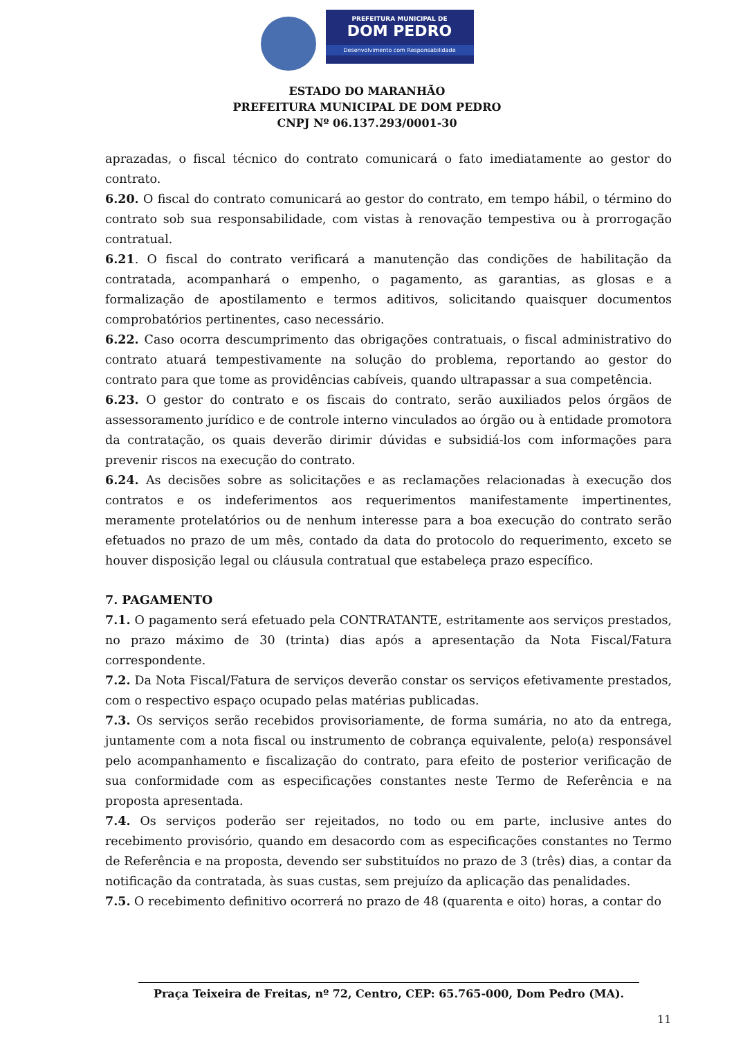PREFEITURA MUNICIPAL DE
DOM PEDRO
Desenvolvimento com Responsabilidade
ESTADO DO MARANHÃO
PREFEITURA MUNICIPAL DE DOM PEDRO
CNPJ Nº 06.137.293/0001-30
aprazadas, o fiscal técnico do contrato comunicará o fato imediatamente ao gestor do contrato.
6.20. O fiscal do contrato comunicará ao gestor do contrato, em tempo hábil, o término do contrato sob sua responsabilidade, com vistas à renovação tempestiva ou à prorrogação contratual.
6.21. O fiscal do contrato verificará a manutenção das condições de habilitação da contratada, acompanhará o empenho, o pagamento, as garantias, as glosas e a formalização de apostilamento e termos aditivos, solicitando quaisquer documentos comprobatórios pertinentes, caso necessário.
6.22. Caso ocorra descumprimento das obrigações contratuais, o fiscal administrativo do contrato atuará tempestivamente na solução do problema, reportando ao gestor do contrato para que tome as providências cabíveis, quando ultrapassar a sua competência.
6.23. O gestor do contrato e os fiscais do contrato, serão auxiliados pelos órgãos de assessoramento jurídico e de controle interno vinculados ao órgão ou à entidade promotora da contratação, os quais deverão dirimir dúvidas e subsidiá-los com informações para prevenir riscos na execução do contrato.
6.24. As decisões sobre as solicitações e as reclamações relacionadas à execução dos contratos e os indeferimentos aos requerimentos manifestamente impertinentes, meramente protelatórios ou de nenhum interesse para a boa execução do contrato serão efetuados no prazo de um mês, contado da data do protocolo do requerimento, exceto se houver disposição legal ou cláusula contratual que estabeleça prazo específico.
7. PAGAMENTO
7.1. O pagamento será efetuado pela CONTRATANTE, estritamente aos serviços prestados, no prazo máximo de 30 (trinta) dias após a apresentação da Nota Fiscal/Fatura correspondente.
7.2. Da Nota Fiscal/Fatura de serviços deverão constar os serviços efetivamente prestados, com o respectivo espaço ocupado pelas matérias publicadas.
7.3. Os serviços serão recebidos provisoriamente, de forma sumária, no ato da entrega, juntamente com a nota fiscal ou instrumento de cobrança equivalente, pelo(a) responsável pelo acompanhamento e fiscalização do contrato, para efeito de posterior verificação de sua conformidade com as especificações constantes neste Termo de Referência e na proposta apresentada.
7.4. Os serviços poderão ser rejeitados, no todo ou em parte, inclusive antes do recebimento provisório, quando em desacordo com as especificações constantes no Termo de Referência e na proposta, devendo ser substituídos no prazo de 3 (três) dias, a contar da notificação da contratada, às suas custas, sem prejuízo da aplicação das penalidades.
7.5. O recebimento definitivo ocorrerá no prazo de 48 (quarenta e oito) horas, a contar do
Praça Teixeira de Freitas, nº 72, Centro, CEP: 65.765-000, Dom Pedro (MA).
11